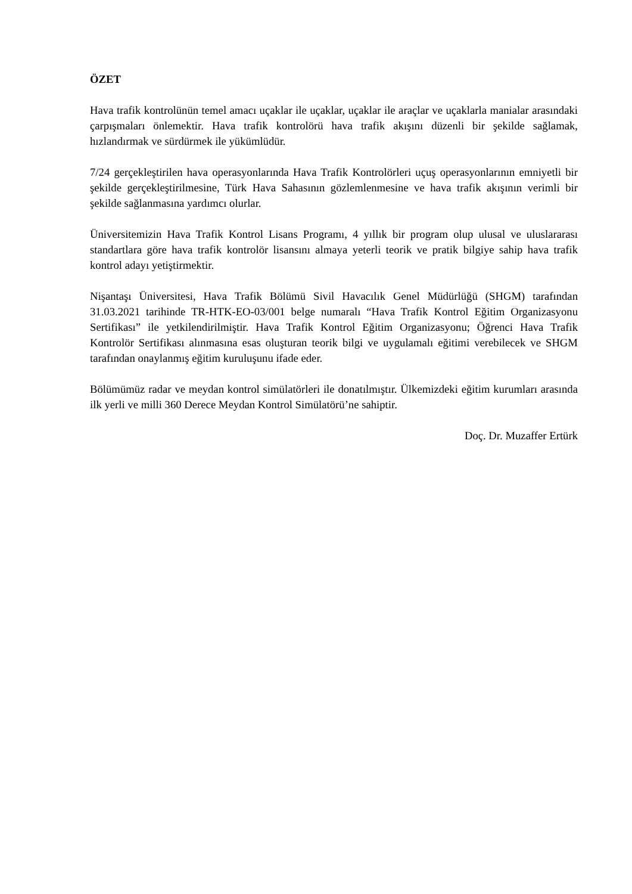ÖZET
Hava trafik kontrolünün temel amacı uçaklar ile uçaklar, uçaklar ile araçlar ve uçaklarla manialar arasındaki çarpışmaları önlemektir. Hava trafik kontrolörü hava trafik akışını düzenli bir şekilde sağlamak, hızlandırmak ve sürdürmek ile yükümlüdür.
7/24 gerçekleştirilen hava operasyonlarında Hava Trafik Kontrolörleri uçuş operasyonlarının emniyetli bir şekilde gerçekleştirilmesine, Türk Hava Sahasının gözlemlenmesine ve hava trafik akışının verimli bir şekilde sağlanmasına yardımcı olurlar.
Üniversitemizin Hava Trafik Kontrol Lisans Programı, 4 yıllık bir program olup ulusal ve uluslararası standartlara göre hava trafik kontrolör lisansını almaya yeterli teorik ve pratik bilgiye sahip hava trafik kontrol adayı yetiştirmektir.
Nişantaşı Üniversitesi, Hava Trafik Bölümü Sivil Havacılık Genel Müdürlüğü (SHGM) tarafından 31.03.2021 tarihinde TR-HTK-EO-03/001 belge numaralı “Hava Trafik Kontrol Eğitim Organizasyonu Sertifikası” ile yetkilendirilmiştir. Hava Trafik Kontrol Eğitim Organizasyonu; Öğrenci Hava Trafik Kontrolör Sertifikası alınmasına esas oluşturan teorik bilgi ve uygulamalı eğitimi verebilecek ve SHGM tarafından onaylanmış eğitim kuruluşunu ifade eder.
Bölümümüz radar ve meydan kontrol simülatörleri ile donatılmıştır. Ülkemizdeki eğitim kurumları arasında ilk yerli ve milli 360 Derece Meydan Kontrol Simülatörü’ne sahiptir.
Doç. Dr. Muzaffer Ertürk